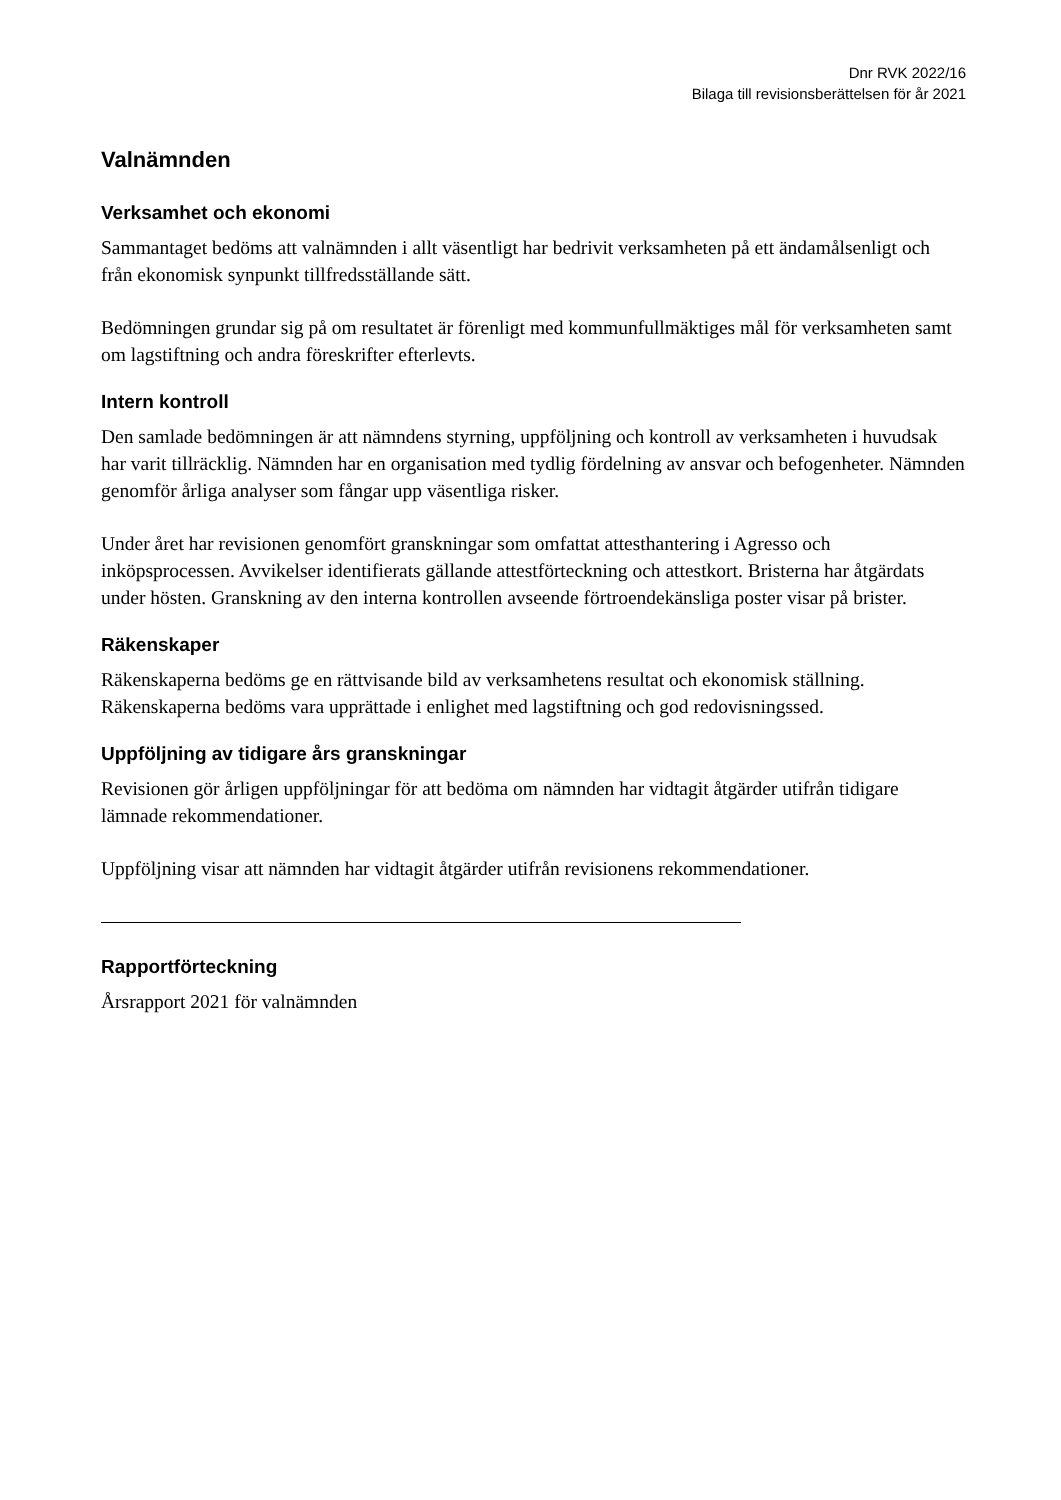Dnr RVK 2022/16
Bilaga till revisionsberättelsen för år 2021
Valnämnden
Verksamhet och ekonomi
Sammantaget bedöms att valnämnden i allt väsentligt har bedrivit verksamheten på ett ändamålsenligt och från ekonomisk synpunkt tillfredsställande sätt.
Bedömningen grundar sig på om resultatet är förenligt med kommunfullmäktiges mål för verksamheten samt om lagstiftning och andra föreskrifter efterlevts.
Intern kontroll
Den samlade bedömningen är att nämndens styrning, uppföljning och kontroll av verksamheten i huvudsak har varit tillräcklig. Nämnden har en organisation med tydlig fördelning av ansvar och befogenheter. Nämnden genomför årliga analyser som fångar upp väsentliga risker.
Under året har revisionen genomfört granskningar som omfattat attesthantering i Agresso och inköpsprocessen. Avvikelser identifierats gällande attestförteckning och attestkort. Bristerna har åtgärdats under hösten. Granskning av den interna kontrollen avseende förtroendekänsliga poster visar på brister.
Räkenskaper
Räkenskaperna bedöms ge en rättvisande bild av verksamhetens resultat och ekonomisk ställning. Räkenskaperna bedöms vara upprättade i enlighet med lagstiftning och god redovisningssed.
Uppföljning av tidigare års granskningar
Revisionen gör årligen uppföljningar för att bedöma om nämnden har vidtagit åtgärder utifrån tidigare lämnade rekommendationer.
Uppföljning visar att nämnden har vidtagit åtgärder utifrån revisionens rekommendationer.
Rapportförteckning
Årsrapport 2021 för valnämnden